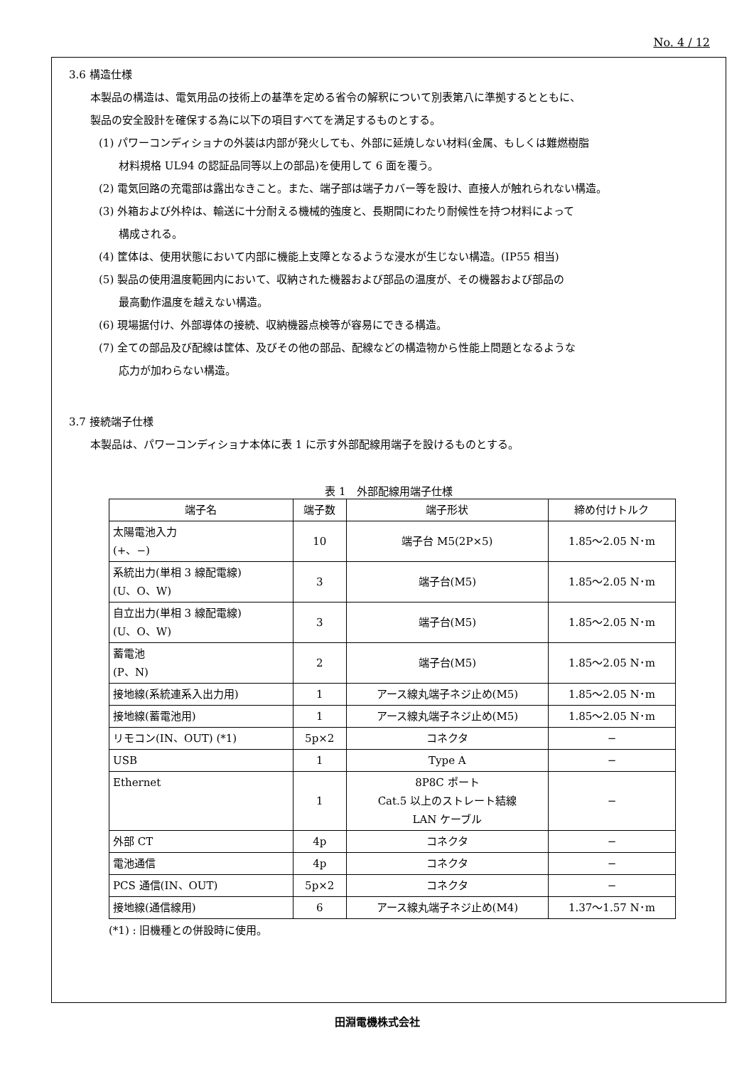No. 4 / 12
3.6 構造仕様
本製品の構造は、電気用品の技術上の基準を定める省令の解釈について別表第八に準拠するとともに、
製品の安全設計を確保する為に以下の項目すべてを満足するものとする。
(1) パワーコンディショナの外装は内部が発火しても、外部に延焼しない材料(金属、もしくは難燃樹脂
材料規格 UL94 の認証品同等以上の部品)を使用して 6 面を覆う。
(2) 電気回路の充電部は露出なきこと。また、端子部は端子カバー等を設け、直接人が触れられない構造。
(3) 外箱および外枠は、輸送に十分耐える機械的強度と、長期間にわたり耐候性を持つ材料によって
構成される。
(4) 筐体は、使用状態において内部に機能上支障となるような浸水が生じない構造。(IP55 相当)
(5) 製品の使用温度範囲内において、収納された機器および部品の温度が、その機器および部品の
最高動作温度を越えない構造。
(6) 現場据付け、外部導体の接続、収納機器点検等が容易にできる構造。
(7) 全ての部品及び配線は筐体、及びその他の部品、配線などの構造物から性能上問題となるような
応力が加わらない構造。
3.7 接続端子仕様
本製品は、パワーコンディショナ本体に表 1 に示す外部配線用端子を設けるものとする。
表 1　外部配線用端子仕様
| 端子名 | 端子数 | 端子形状 | 締め付けトルク |
| --- | --- | --- | --- |
| 太陽電池入力 (+、−) | 10 | 端子台 M5(2P×5) | 1.85～2.05 N･m |
| 系統出力(単相 3 線配電線) (U、O、W) | 3 | 端子台(M5) | 1.85～2.05 N･m |
| 自立出力(単相 3 線配電線) (U、O、W) | 3 | 端子台(M5) | 1.85～2.05 N･m |
| 蓄電池 (P、N) | 2 | 端子台(M5) | 1.85～2.05 N･m |
| 接地線(系統連系入出力用) | 1 | アース線丸端子ネジ止め(M5) | 1.85～2.05 N･m |
| 接地線(蓄電池用) | 1 | アース線丸端子ネジ止め(M5) | 1.85～2.05 N･m |
| リモコン(IN、OUT) (*1) | 5p×2 | コネクタ | − |
| USB | 1 | Type A | − |
| Ethernet | 1 | 8P8C ポート Cat.5 以上のストレート結線 LAN ケーブル | − |
| 外部 CT | 4p | コネクタ | − |
| 電池通信 | 4p | コネクタ | − |
| PCS 通信(IN、OUT) | 5p×2 | コネクタ | − |
| 接地線(通信線用) | 6 | アース線丸端子ネジ止め(M4) | 1.37～1.57 N･m |
(*1) : 旧機種との併設時に使用。
田淵電機株式会社